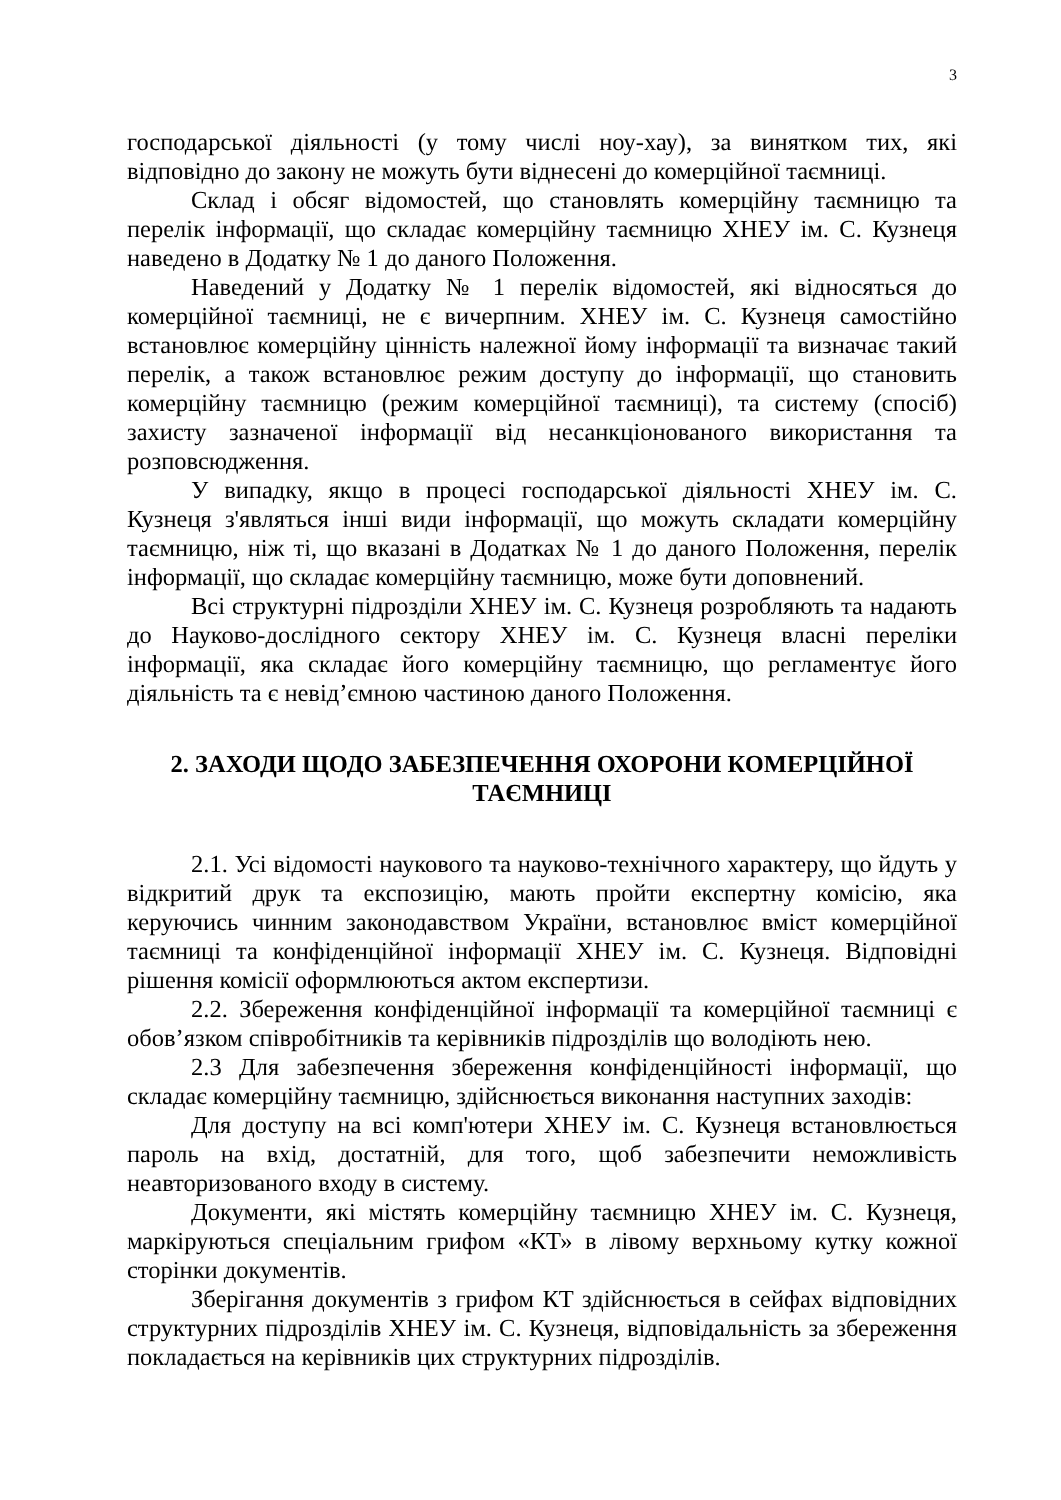3
господарської діяльності (у тому числі ноу-хау), за винятком тих, які відповідно до закону не можуть бути віднесені до комерційної таємниці.
Склад і обсяг відомостей, що становлять комерційну таємницю та перелік інформації, що складає комерційну таємницю ХНЕУ ім. С. Кузнеця наведено в Додатку № 1 до даного Положення.
Наведений у Додатку № 1 перелік відомостей, які відносяться до комерційної таємниці, не є вичерпним. ХНЕУ ім. С. Кузнеця самостійно встановлює комерційну цінність належної йому інформації та визначає такий перелік, а також встановлює режим доступу до інформації, що становить комерційну таємницю (режим комерційної таємниці), та систему (спосіб) захисту зазначеної інформації від несанкціонованого використання та розповсюдження.
У випадку, якщо в процесі господарської діяльності ХНЕУ ім. С. Кузнеця з'являться інші види інформації, що можуть складати комерційну таємницю, ніж ті, що вказані в Додатках № 1 до даного Положення, перелік інформації, що складає комерційну таємницю, може бути доповнений.
Всі структурні підрозділи ХНЕУ ім. С. Кузнеця розробляють та надають до Науково-дослідного сектору ХНЕУ ім. С. Кузнеця власні переліки інформації, яка складає його комерційну таємницю, що регламентує його діяльність та є невід’ємною частиною даного Положення.
2. ЗАХОДИ ЩОДО ЗАБЕЗПЕЧЕННЯ ОХОРОНИ КОМЕРЦІЙНОЇ ТАЄМНИЦІ
2.1. Усі відомості наукового та науково-технічного характеру, що йдуть у відкритий друк та експозицію, мають пройти експертну комісію, яка керуючись чинним законодавством України, встановлює вміст комерційної таємниці та конфіденційної інформації ХНЕУ ім. С. Кузнеця. Відповідні рішення комісії оформлюються актом експертизи.
2.2. Збереження конфіденційної інформації та комерційної таємниці є обов’язком співробітників та керівників підрозділів що володіють нею.
2.3 Для забезпечення збереження конфіденційності інформації, що складає комерційну таємницю, здійснюється виконання наступних заходів:
Для доступу на всі комп'ютери ХНЕУ ім. С. Кузнеця встановлюється пароль на вхід, достатній, для того, щоб забезпечити неможливість неавторизованого входу в систему.
Документи, які містять комерційну таємницю ХНЕУ ім. С. Кузнеця, маркіруються спеціальним грифом «КТ» в лівому верхньому кутку кожної сторінки документів.
Зберігання документів з грифом КТ здійснюється в сейфах відповідних структурних підрозділів ХНЕУ ім. С. Кузнеця, відповідальність за збереження покладається на керівників цих структурних підрозділів.